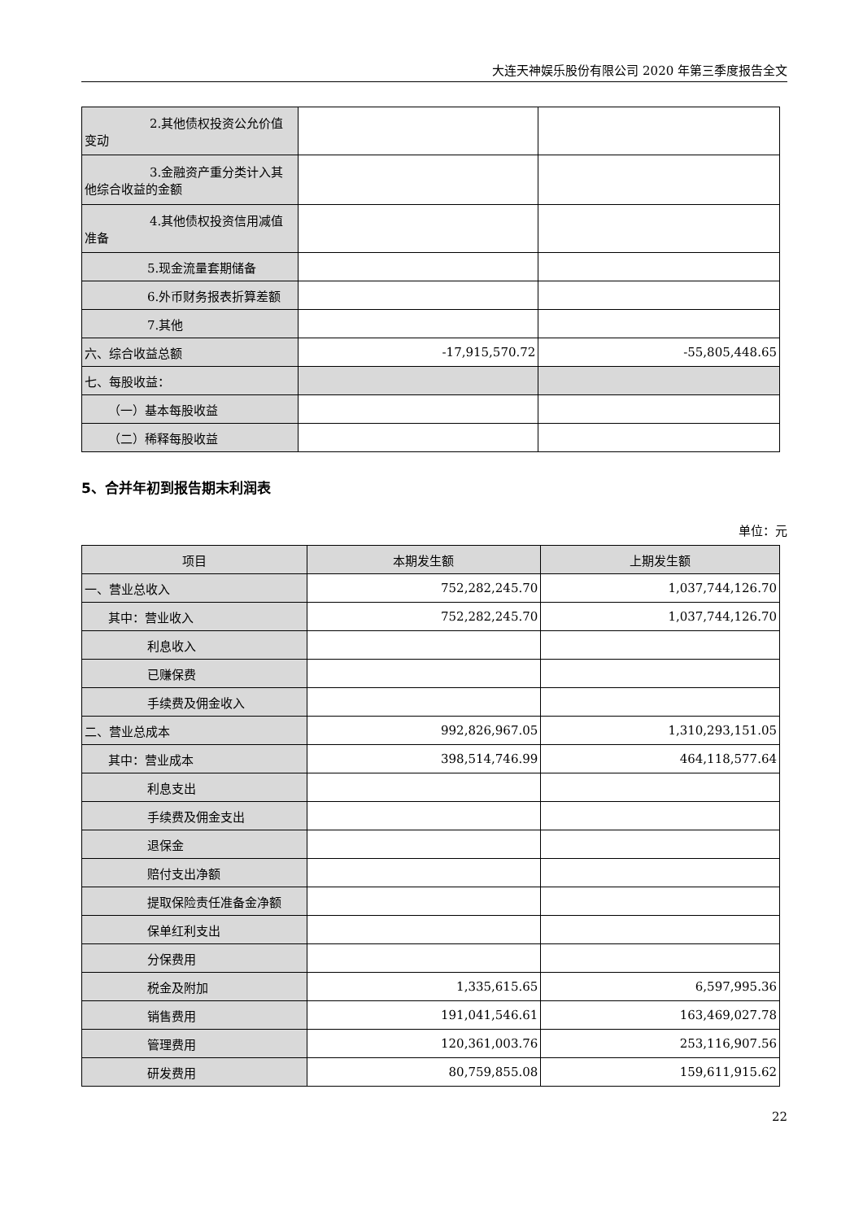大连天神娱乐股份有限公司 2020 年第三季度报告全文
| 2.其他债权投资公允价值 变动 | | |
| 3.金融资产重分类计入其 他综合收益的金额 | | |
| 4.其他债权投资信用减值 准备 | | |
| 5.现金流量套期储备 | | |
| 6.外币财务报表折算差额 | | |
| 7.其他 | | |
| 六、综合收益总额 | -17,915,570.72 | -55,805,448.65 |
| 七、每股收益： | | |
| （一）基本每股收益 | | |
| （二）稀释每股收益 | | |
5、合并年初到报告期末利润表
单位：元
| 项目 | 本期发生额 | 上期发生额 |
| --- | --- | --- |
| 一、营业总收入 | 752,282,245.70 | 1,037,744,126.70 |
| 其中：营业收入 | 752,282,245.70 | 1,037,744,126.70 |
| 利息收入 | | |
| 已赚保费 | | |
| 手续费及佣金收入 | | |
| 二、营业总成本 | 992,826,967.05 | 1,310,293,151.05 |
| 其中：营业成本 | 398,514,746.99 | 464,118,577.64 |
| 利息支出 | | |
| 手续费及佣金支出 | | |
| 退保金 | | |
| 赔付支出净额 | | |
| 提取保险责任准备金净额 | | |
| 保单红利支出 | | |
| 分保费用 | | |
| 税金及附加 | 1,335,615.65 | 6,597,995.36 |
| 销售费用 | 191,041,546.61 | 163,469,027.78 |
| 管理费用 | 120,361,003.76 | 253,116,907.56 |
| 研发费用 | 80,759,855.08 | 159,611,915.62 |
22